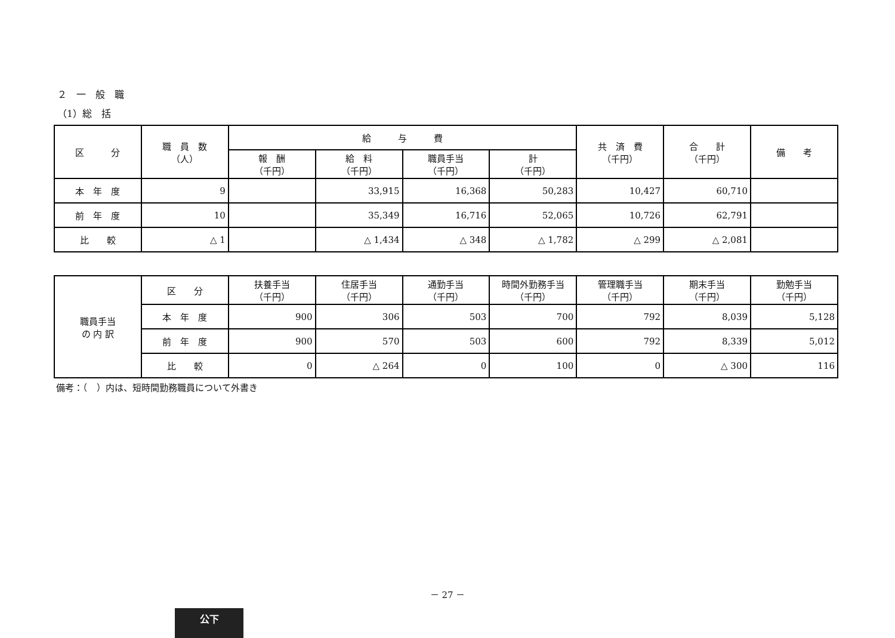２　一　般　職
（1）総　括
| 区 分 | 職 員 数 （人） | 給 与 費 | | | | 共 済 費 （千円） | 合 計 （千円） | 備 考 |
| --- | --- | --- | --- | --- | --- | --- | --- | --- |
| | | 報 酬 （千円） | 給 料 （千円） | 職員手当 （千円） | 計 （千円） | | | |
| 本 年 度 | 9 | | 33,915 | 16,368 | 50,283 | 10,427 | 60,710 | |
| 前 年 度 | 10 | | 35,349 | 16,716 | 52,065 | 10,726 | 62,791 | |
| 比 較 | △ 1 | | △ 1,434 | △ 348 | △ 1,782 | △ 299 | △ 2,081 | |
| 職員手当 の 内 訳 | 区 分 | 扶養手当 （千円） | 住居手当 （千円） | 通勤手当 （千円） | 時間外勤務手当 （千円） | 管理職手当 （千円） | 期末手当 （千円） | 勤勉手当 （千円） |
| | 本 年 度 | 900 | 306 | 503 | 700 | 792 | 8,039 | 5,128 |
| | 前 年 度 | 900 | 570 | 503 | 600 | 792 | 8,339 | 5,012 |
| | 比 較 | 0 | △ 264 | 0 | 100 | 0 | △ 300 | 116 |
備考：（　）内は、短時間勤務職員について外書き
－ 27 －
公下